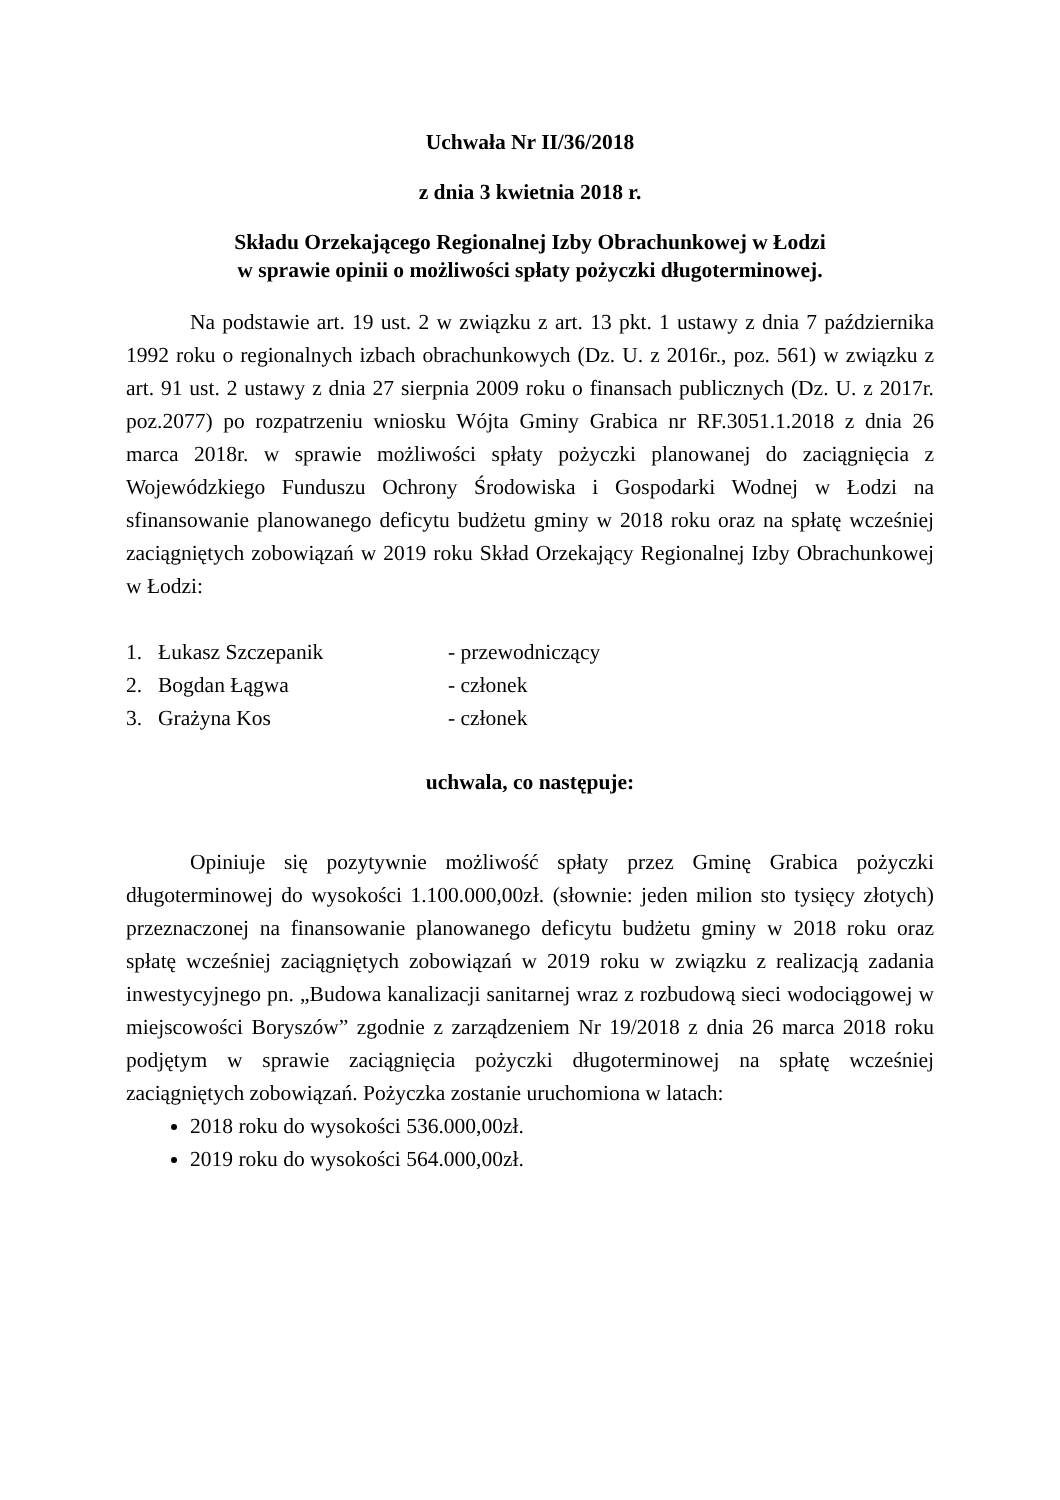Uchwała Nr II/36/2018
z dnia 3 kwietnia 2018 r.
Składu Orzekającego Regionalnej Izby Obrachunkowej w Łodzi
w sprawie opinii o możliwości spłaty pożyczki długoterminowej.
Na podstawie art. 19 ust. 2 w związku z art. 13 pkt. 1 ustawy z dnia 7 października 1992 roku o regionalnych izbach obrachunkowych (Dz. U. z 2016r., poz. 561) w związku z art. 91 ust. 2 ustawy z dnia 27 sierpnia 2009 roku o finansach publicznych (Dz. U. z 2017r. poz.2077) po rozpatrzeniu wniosku Wójta Gminy Grabica nr RF.3051.1.2018 z dnia 26 marca 2018r. w sprawie możliwości spłaty pożyczki planowanej do zaciągnięcia z Wojewódzkiego Funduszu Ochrony Środowiska i Gospodarki Wodnej w Łodzi na sfinansowanie planowanego deficytu budżetu gminy w 2018 roku oraz na spłatę wcześniej zaciągniętych zobowiązań w 2019 roku Skład Orzekający Regionalnej Izby Obrachunkowej w Łodzi:
| 1. | Łukasz Szczepanik | - przewodniczący |
| 2. | Bogdan Łągwa | - członek |
| 3. | Grażyna Kos | - członek |
uchwala, co następuje:
Opiniuje się pozytywnie możliwość spłaty przez Gminę Grabica pożyczki długoterminowej do wysokości 1.100.000,00zł. (słownie: jeden milion sto tysięcy złotych) przeznaczonej na finansowanie planowanego deficytu budżetu gminy w 2018 roku oraz spłatę wcześniej zaciągniętych zobowiązań w 2019 roku w związku z realizacją zadania inwestycyjnego pn. „Budowa kanalizacji sanitarnej wraz z rozbudową sieci wodociągowej w miejscowości Boryszów” zgodnie z zarządzeniem Nr 19/2018 z dnia 26 marca 2018 roku podjętym w sprawie zaciągnięcia pożyczki długoterminowej na spłatę wcześniej zaciągniętych zobowiązań. Pożyczka zostanie uruchomiona w latach:
2018 roku do wysokości 536.000,00zł.
2019 roku do wysokości 564.000,00zł.